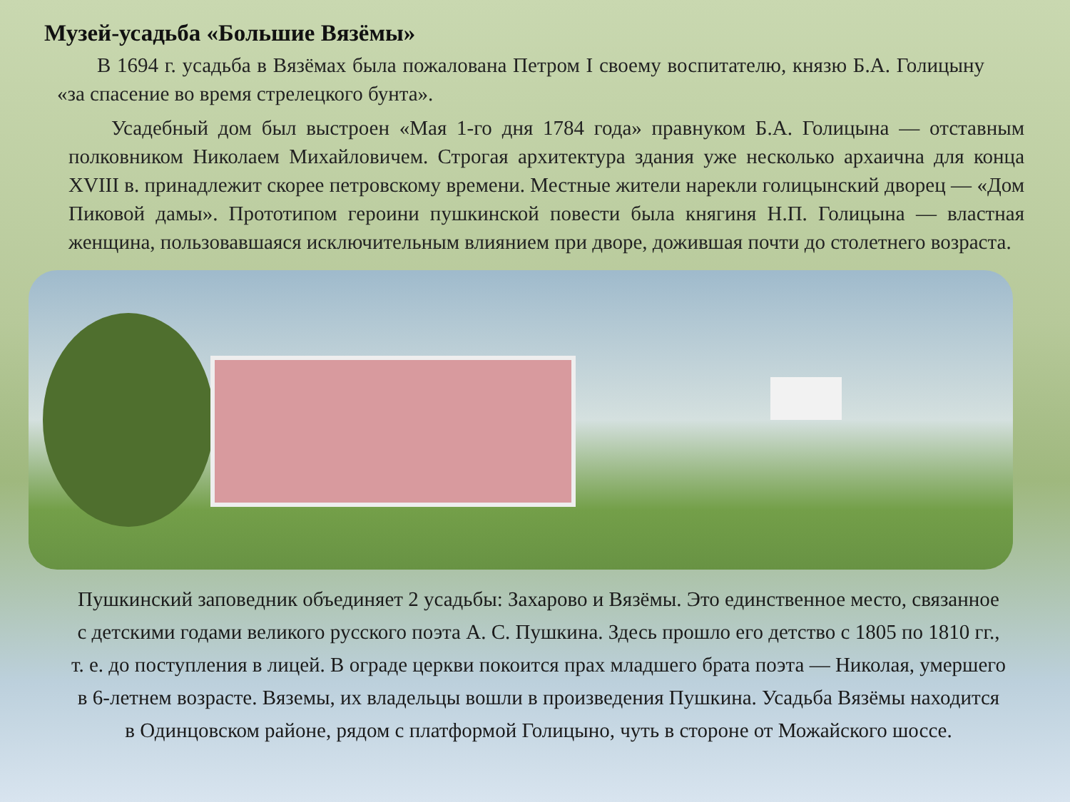Музей-усадьба «Большие Вязёмы»
В 1694 г. усадьба в Вязёмах была пожалована Петром I своему воспитателю, князю Б.А. Голицыну «за спасение во время стрелецкого бунта».
Усадебный дом был выстроен «Мая 1-го дня 1784 года» правнуком Б.А. Голицына — отставным полковником Николаем Михайловичем. Строгая архитектура здания уже несколько архаична для конца XVIII в. принадлежит скорее петровскому времени. Местные жители нарекли голицынский дворец — «Дом Пиковой дамы». Прототипом героини пушкинской повести была княгиня Н.П. Голицына — властная женщина, пользовавшаяся исключительным влиянием при дворе, дожившая почти до столетнего возраста.
Пушкинский заповедник объединяет 2 усадьбы: Захарово и Вязёмы. Это единственное место, связанное с детскими годами великого русского поэта А. С. Пушкина. Здесь прошло его детство с 1805 по 1810 гг., т. е. до поступления в лицей. В ограде церкви покоится прах младшего брата поэта — Николая, умершего в 6-летнем возрасте. Вяземы, их владельцы вошли в произведения Пушкина. Усадьба Вязёмы находится в Одинцовском районе, рядом с платформой Голицыно, чуть в стороне от Можайского шоссе.